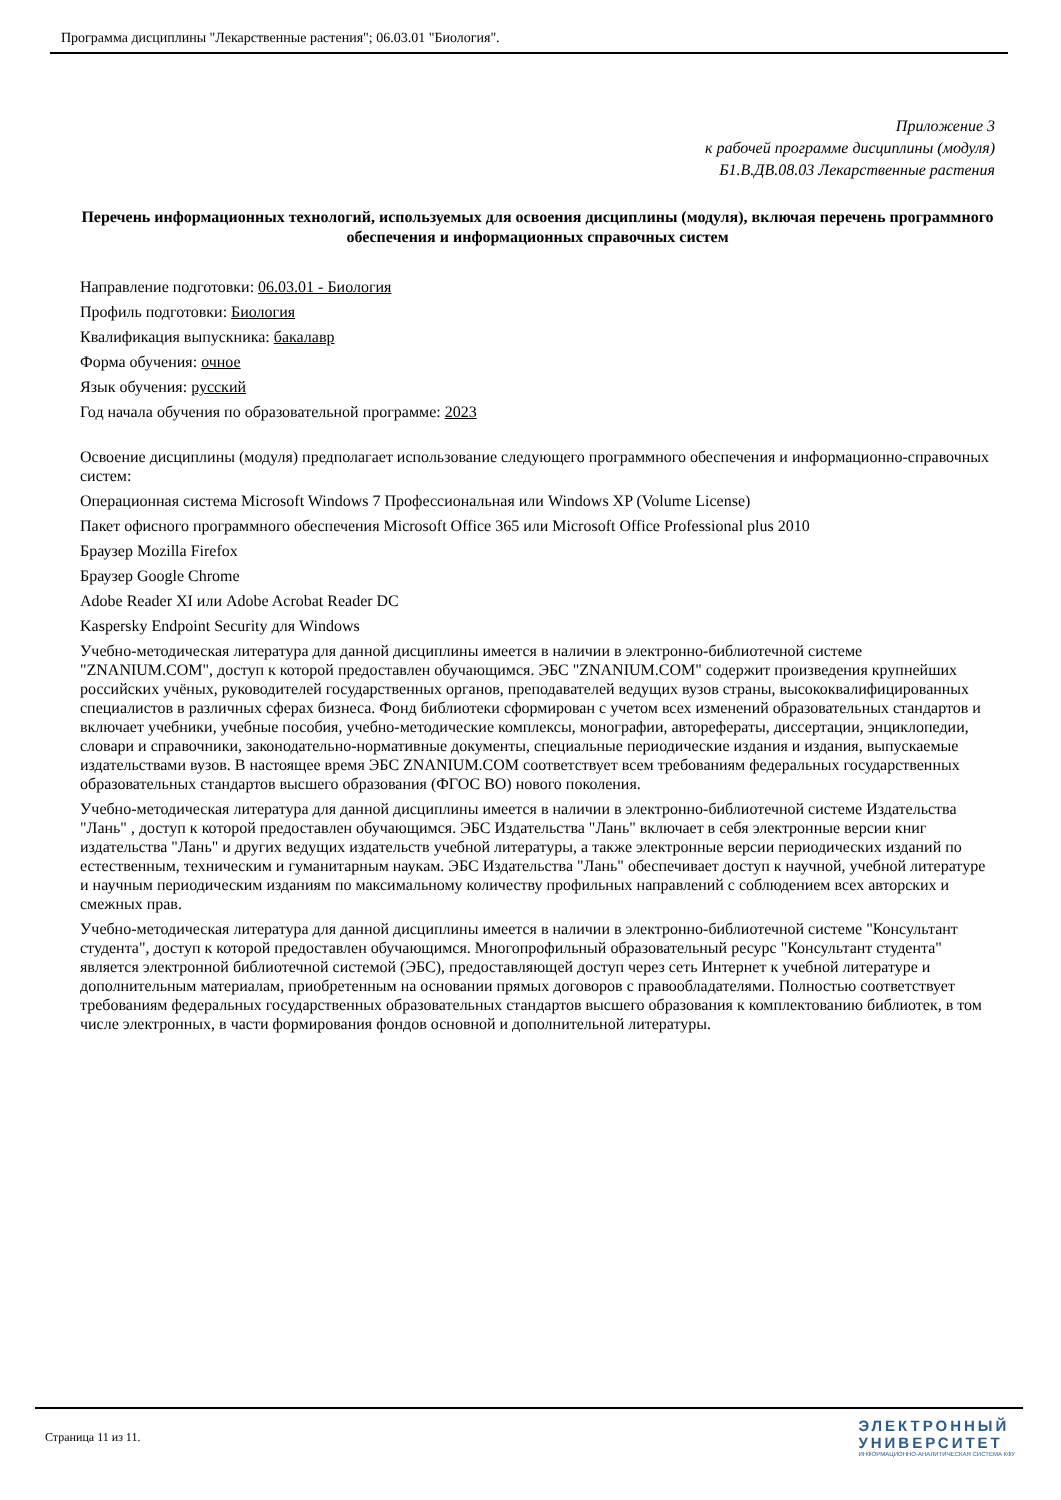Программа дисциплины "Лекарственные растения"; 06.03.01 "Биология".
Приложение 3
к рабочей программе дисциплины (модуля)
Б1.В.ДВ.08.03 Лекарственные растения
Перечень информационных технологий, используемых для освоения дисциплины (модуля), включая перечень программного обеспечения и информационных справочных систем
Направление подготовки: 06.03.01 - Биология
Профиль подготовки: Биология
Квалификация выпускника: бакалавр
Форма обучения: очное
Язык обучения: русский
Год начала обучения по образовательной программе: 2023
Освоение дисциплины (модуля) предполагает использование следующего программного обеспечения и информационно-справочных систем:
Операционная система Microsoft Windows 7 Профессиональная или Windows XP (Volume License)
Пакет офисного программного обеспечения Microsoft Office 365 или Microsoft Office Professional plus 2010
Браузер Mozilla Firefox
Браузер Google Chrome
Adobe Reader XI или Adobe Acrobat Reader DC
Kaspersky Endpoint Security для Windows
Учебно-методическая литература для данной дисциплины имеется в наличии в электронно-библиотечной системе "ZNANIUM.COM", доступ к которой предоставлен обучающимся. ЭБС "ZNANIUM.COM" содержит произведения крупнейших российских учёных, руководителей государственных органов, преподавателей ведущих вузов страны, высококвалифицированных специалистов в различных сферах бизнеса. Фонд библиотеки сформирован с учетом всех изменений образовательных стандартов и включает учебники, учебные пособия, учебно-методические комплексы, монографии, авторефераты, диссертации, энциклопедии, словари и справочники, законодательно-нормативные документы, специальные периодические издания и издания, выпускаемые издательствами вузов. В настоящее время ЭБС ZNANIUM.COM соответствует всем требованиям федеральных государственных образовательных стандартов высшего образования (ФГОС ВО) нового поколения.
Учебно-методическая литература для данной дисциплины имеется в наличии в электронно-библиотечной системе Издательства "Лань" , доступ к которой предоставлен обучающимся. ЭБС Издательства "Лань" включает в себя электронные версии книг издательства "Лань" и других ведущих издательств учебной литературы, а также электронные версии периодических изданий по естественным, техническим и гуманитарным наукам. ЭБС Издательства "Лань" обеспечивает доступ к научной, учебной литературе и научным периодическим изданиям по максимальному количеству профильных направлений с соблюдением всех авторских и смежных прав.
Учебно-методическая литература для данной дисциплины имеется в наличии в электронно-библиотечной системе "Консультант студента", доступ к которой предоставлен обучающимся. Многопрофильный образовательный ресурс "Консультант студента" является электронной библиотечной системой (ЭБС), предоставляющей доступ через сеть Интернет к учебной литературе и дополнительным материалам, приобретенным на основании прямых договоров с правообладателями. Полностью соответствует требованиям федеральных государственных образовательных стандартов высшего образования к комплектованию библиотек, в том числе электронных, в части формирования фондов основной и дополнительной литературы.
Страница 11 из 11.
ЭЛЕКТРОННЫЙ
УНИВЕРСИТЕТ
ИНФОРМАЦИОННО-АНАЛИТИЧЕСКАЯ СИСТЕМА КФУ